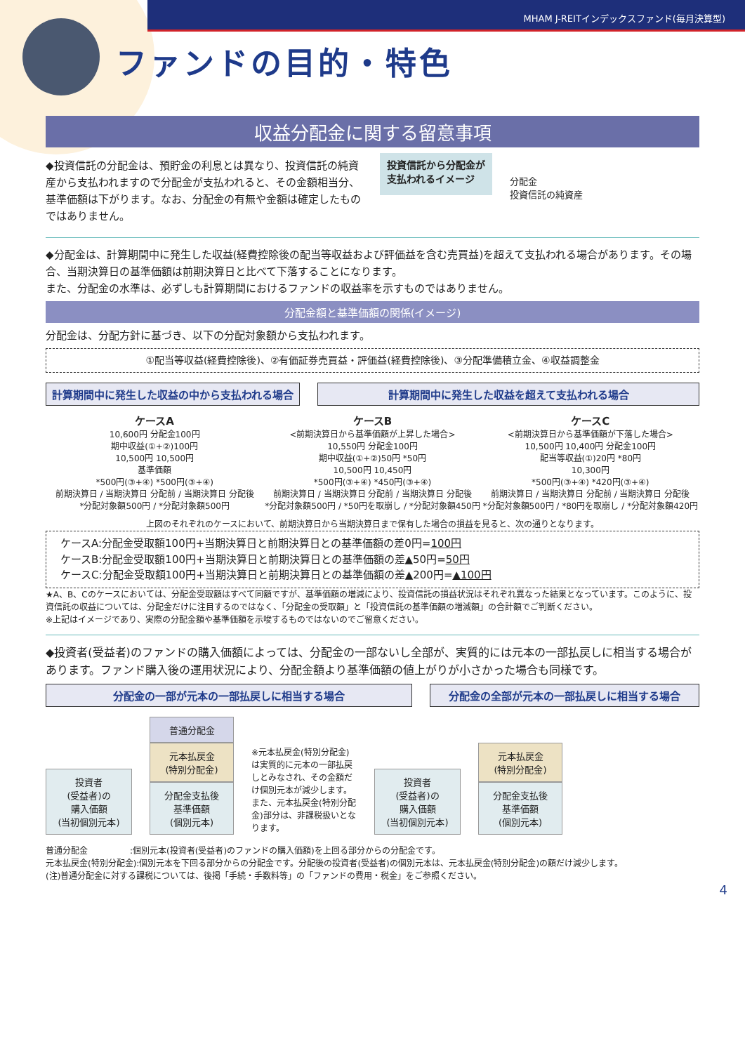MHAM J-REITインデックスファンド(毎月決算型)
ファンドの目的・特色
収益分配金に関する留意事項
◆投資信託の分配金は、預貯金の利息とは異なり、投資信託の純資産から支払われますので分配金が支払われると、その金額相当分、基準価額は下がります。なお、分配金の有無や金額は確定したものではありません。
投資信託から分配金が
支払われるイメージ
分配金
投資信託の純資産
◆分配金は、計算期間中に発生した収益(経費控除後の配当等収益および評価益を含む売買益)を超えて支払われる場合があります。その場合、当期決算日の基準価額は前期決算日と比べて下落することになります。
また、分配金の水準は、必ずしも計算期間におけるファンドの収益率を示すものではありません。
分配金額と基準価額の関係(イメージ)
分配金は、分配方針に基づき、以下の分配対象額から支払われます。
①配当等収益(経費控除後)、②有価証券売買益・評価益(経費控除後)、③分配準備積立金、④収益調整金
計算期間中に発生した収益の中から支払われる場合 計算期間中に発生した収益を超えて支払われる場合
ケースA
10,600円 分配金100円
期中収益(①+②)100円
10,500円 10,500円
基準価額
*500円(③+④) *500円(③+④)
前期決算日 / 当期決算日 分配前 / 当期決算日 分配後
*分配対象額500円 / *分配対象額500円
ケースB
<前期決算日から基準価額が上昇した場合>
10,550円 分配金100円
期中収益(①+②)50円 *50円
10,500円 10,450円
*500円(③+④) *450円(③+④)
前期決算日 / 当期決算日 分配前 / 当期決算日 分配後
*分配対象額500円 / *50円を取崩し / *分配対象額450円
ケースC
<前期決算日から基準価額が下落した場合>
10,500円 10,400円 分配金100円
配当等収益(①)20円 *80円
10,300円
*500円(③+④) *420円(③+④)
前期決算日 / 当期決算日 分配前 / 当期決算日 分配後
*分配対象額500円 / *80円を取崩し / *分配対象額420円
上図のそれぞれのケースにおいて、前期決算日から当期決算日まで保有した場合の損益を見ると、次の通りとなります。
ケースA:分配金受取額100円+当期決算日と前期決算日との基準価額の差0円=100円
ケースB:分配金受取額100円+当期決算日と前期決算日との基準価額の差▲50円=50円
ケースC:分配金受取額100円+当期決算日と前期決算日との基準価額の差▲200円=▲100円
★A、B、Cのケースにおいては、分配金受取額はすべて同額ですが、基準価額の増減により、投資信託の損益状況はそれぞれ異なった結果となっています。このように、投資信託の収益については、分配金だけに注目するのではなく、「分配金の受取額」と「投資信託の基準価額の増減額」の合計額でご判断ください。
※上記はイメージであり、実際の分配金額や基準価額を示唆するものではないのでご留意ください。
◆投資者(受益者)のファンドの購入価額によっては、分配金の一部ないし全部が、実質的には元本の一部払戻しに相当する場合があります。ファンド購入後の運用状況により、分配金額より基準価額の値上がりが小さかった場合も同様です。
分配金の一部が元本の一部払戻しに相当する場合 分配金の全部が元本の一部払戻しに相当する場合
投資者
(受益者)の
購入価額
(当初個別元本)
普通分配金
元本払戻金
(特別分配金)
分配金支払後
基準価額
(個別元本)
※元本払戻金(特別分配金)は実質的に元本の一部払戻しとみなされ、その金額だけ個別元本が減少します。また、元本払戻金(特別分配金)部分は、非課税扱いとなります。
投資者
(受益者)の
購入価額
(当初個別元本)
元本払戻金
(特別分配金)
分配金支払後
基準価額
(個別元本)
普通分配金　　　　　:個別元本(投資者(受益者)のファンドの購入価額)を上回る部分からの分配金です。
元本払戻金(特別分配金):個別元本を下回る部分からの分配金です。分配後の投資者(受益者)の個別元本は、元本払戻金(特別分配金)の額だけ減少します。
(注)普通分配金に対する課税については、後掲「手続・手数料等」の「ファンドの費用・税金」をご参照ください。
4